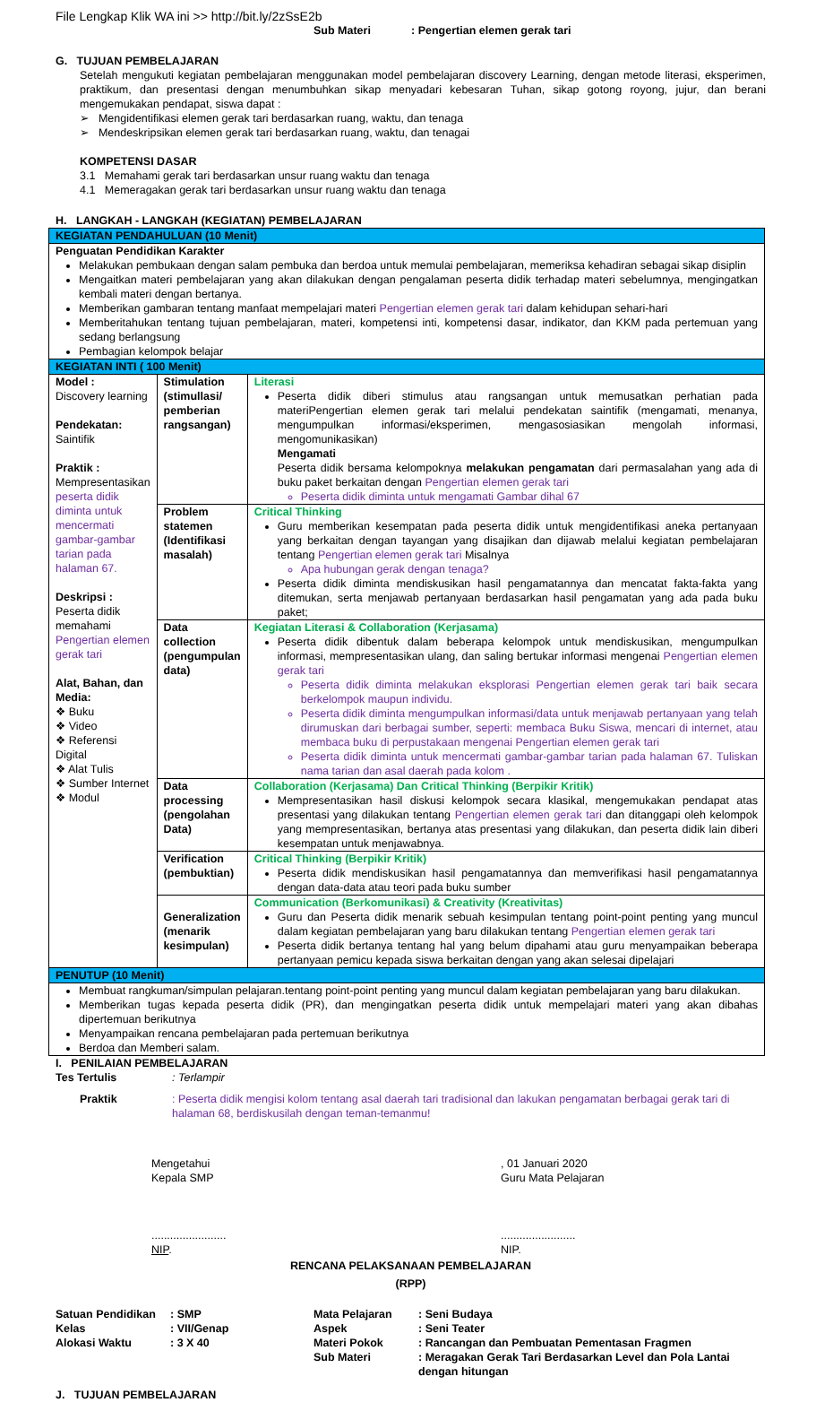File Lengkap Klik WA ini >> http://bit.ly/2zSsE2b
Sub Materi : Pengertian elemen gerak tari
G. TUJUAN PEMBELAJARAN
Setelah mengukuti kegiatan pembelajaran menggunakan model pembelajaran discovery Learning, dengan metode literasi, eksperimen, praktikum, dan presentasi dengan menumbuhkan sikap menyadari kebesaran Tuhan, sikap gotong royong, jujur, dan berani mengemukakan pendapat, siswa dapat :
➢ Mengidentifikasi elemen gerak tari berdasarkan ruang, waktu, dan tenaga
➢ Mendeskripsikan elemen gerak tari berdasarkan ruang, waktu, dan tenagai
KOMPETENSI DASAR
3.1 Memahami gerak tari berdasarkan unsur ruang waktu dan tenaga
4.1 Memeragakan gerak tari berdasarkan unsur ruang waktu dan tenaga
H. LANGKAH - LANGKAH (KEGIATAN) PEMBELAJARAN
| KEGIATAN PENDAHULUAN (10 Menit) | | |
| Penguatan Pendidikan Karakter Melakukan pembukaan dengan salam pembuka dan berdoa untuk memulai pembelajaran, memeriksa kehadiran sebagai sikap disiplin Mengaitkan materi pembelajaran yang akan dilakukan dengan pengalaman peserta didik terhadap materi sebelumnya, mengingatkan kembali materi dengan bertanya. Memberikan gambaran tentang manfaat mempelajari materi Pengertian elemen gerak tari dalam kehidupan sehari-hari Memberitahukan tentang tujuan pembelajaran, materi, kompetensi inti, kompetensi dasar, indikator, dan KKM pada pertemuan yang sedang berlangsung Pembagian kelompok belajar | | |
| KEGIATAN INTI ( 100 Menit) | | |
| Model : Discovery learning Pendekatan: Saintifik Praktik : Mempresentasikan peserta didik diminta untuk mencermati gambar-gambar tarian pada halaman 67. Deskripsi : Peserta didik memahami Pengertian elemen gerak tari Alat, Bahan, dan Media: ❖ Buku ❖ Video ❖ Referensi Digital ❖ Alat Tulis ❖ Sumber Internet ❖ Modul | Stimulation (stimullasi/ pemberian rangsangan) | Literasi Peserta didik diberi stimulus atau rangsangan untuk memusatkan perhatian pada materiPengertian elemen gerak tari melalui pendekatan saintifik (mengamati, menanya, mengumpulkan informasi/eksperimen, mengasosiasikan mengolah informasi, mengomunikasikan) Mengamati Peserta didik bersama kelompoknya melakukan pengamatan dari permasalahan yang ada di buku paket berkaitan dengan Pengertian elemen gerak tari Peserta didik diminta untuk mengamati Gambar dihal 67 |
| | Problem statemen (Identifikasi masalah) | Critical Thinking Guru memberikan kesempatan pada peserta didik untuk mengidentifikasi aneka pertanyaan yang berkaitan dengan tayangan yang disajikan dan dijawab melalui kegiatan pembelajaran tentang Pengertian elemen gerak tari Misalnya Apa hubungan gerak dengan tenaga? Peserta didik diminta mendiskusikan hasil pengamatannya dan mencatat fakta-fakta yang ditemukan, serta menjawab pertanyaan berdasarkan hasil pengamatan yang ada pada buku paket; |
| | Data collection (pengumpulan data) | Kegiatan Literasi & Collaboration (Kerjasama) Peserta didik dibentuk dalam beberapa kelompok untuk mendiskusikan, mengumpulkan informasi, mempresentasikan ulang, dan saling bertukar informasi mengenai Pengertian elemen gerak tari Peserta didik diminta melakukan eksplorasi Pengertian elemen gerak tari baik secara berkelompok maupun individu. Peserta didik diminta mengumpulkan informasi/data untuk menjawab pertanyaan yang telah dirumuskan dari berbagai sumber, seperti: membaca Buku Siswa, mencari di internet, atau membaca buku di perpustakaan mengenai Pengertian elemen gerak tari Peserta didik diminta untuk mencermati gambar-gambar tarian pada halaman 67. Tuliskan nama tarian dan asal daerah pada kolom . |
| | Data processing (pengolahan Data) | Collaboration (Kerjasama) Dan Critical Thinking (Berpikir Kritik) Mempresentasikan hasil diskusi kelompok secara klasikal, mengemukakan pendapat atas presentasi yang dilakukan tentang Pengertian elemen gerak tari dan ditanggapi oleh kelompok yang mempresentasikan, bertanya atas presentasi yang dilakukan, dan peserta didik lain diberi kesempatan untuk menjawabnya. |
| | Verification (pembuktian) | Critical Thinking (Berpikir Kritik) Peserta didik mendiskusikan hasil pengamatannya dan memverifikasi hasil pengamatannya dengan data-data atau teori pada buku sumber |
| | Generalization (menarik kesimpulan) | Communication (Berkomunikasi) & Creativity (Kreativitas) Guru dan Peserta didik menarik sebuah kesimpulan tentang point-point penting yang muncul dalam kegiatan pembelajaran yang baru dilakukan tentang Pengertian elemen gerak tari Peserta didik bertanya tentang hal yang belum dipahami atau guru menyampaikan beberapa pertanyaan pemicu kepada siswa berkaitan dengan yang akan selesai dipelajari |
| PENUTUP (10 Menit) | | |
| Membuat rangkuman/simpulan pelajaran.tentang point-point penting yang muncul dalam kegiatan pembelajaran yang baru dilakukan. Memberikan tugas kepada peserta didik (PR), dan mengingatkan peserta didik untuk mempelajari materi yang akan dibahas dipertemuan berikutnya Menyampaikan rencana pembelajaran pada pertemuan berikutnya Berdoa dan Memberi salam. | | |
I. PENILAIAN PEMBELAJARAN
Tes Tertulis: Terlampir
Praktik: Peserta didik mengisi kolom tentang asal daerah tari tradisional dan lakukan pengamatan berbagai gerak tari di halaman 68, berdiskusilah dengan teman-temanmu!
Mengetahui
Kepala SMP
........................
NIP.
, 01 Januari 2020
Guru Mata Pelajaran
........................
NIP.
RENCANA PELAKSANAAN PEMBELAJARAN
(RPP)
Satuan Pendidikan: SMP
Kelas: VII/Genap
Alokasi Waktu: 3 X 40
Mata Pelajaran: Seni Budaya
Aspek: Seni Teater
Materi Pokok: Rancangan dan Pembuatan Pementasan Fragmen
Sub Materi: Meragakan Gerak Tari Berdasarkan Level dan Pola Lantai dengan hitungan
J. TUJUAN PEMBELAJARAN